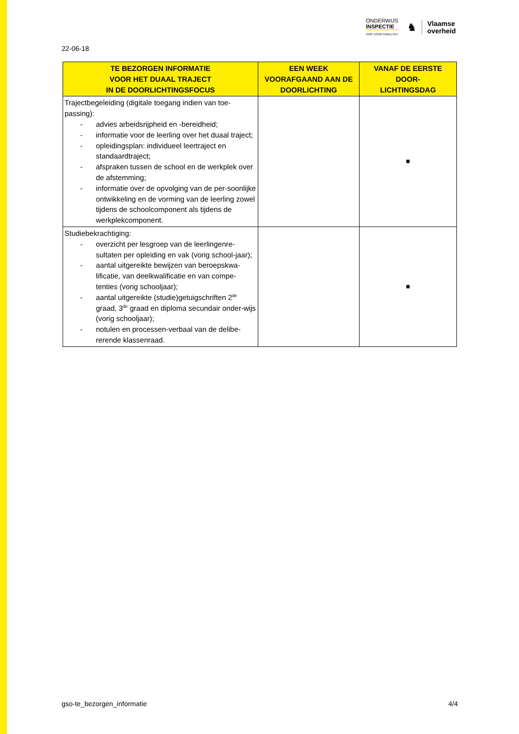ONDERWIJS
INSPECTIE
OOG VOOR KWALITEIT
♞
Vlaamse
overheid
22-06-18
| TE BEZORGEN INFORMATIE VOOR HET DUAAL TRAJECT IN DE DOORLICHTINGSFOCUS | EEN WEEK VOORAFGAAND AAN DE DOORLICHTING | VANAF DE EERSTE DOOR- LICHTINGSDAG |
| --- | --- | --- |
| Trajectbegeleiding (digitale toegang indien van toe- passing): - advies arbeidsrijpheid en -bereidheid; - informatie voor de leerling over het duaal traject; - opleidingsplan: individueel leertraject en standaardtraject; - afspraken tussen de school en de werkplek over de afstemming; - informatie over de opvolging van de per-soonlijke ontwikkeling en de vorming van de leerling zowel tijdens de schoolcomponent als tijdens de werkplekcomponent. | | ■ |
| Studiebekrachtiging: - overzicht per lesgroep van de leerlingenre-sultaten per opleiding en vak (vorig school-jaar); - aantal uitgereikte bewijzen van beroepskwa-lificatie, van deelkwalificatie en van compe-tenties (vorig schooljaar); - aantal uitgereikte (studie)getuigschriften 2<sup>de</sup> graad, 3<sup>de</sup> graad en diploma secundair onder-wijs (vorig schooljaar); - notulen en processen-verbaal van de delibe-rerende klassenraad. | | ■ |
gso-te_bezorgen_informatie 4/4